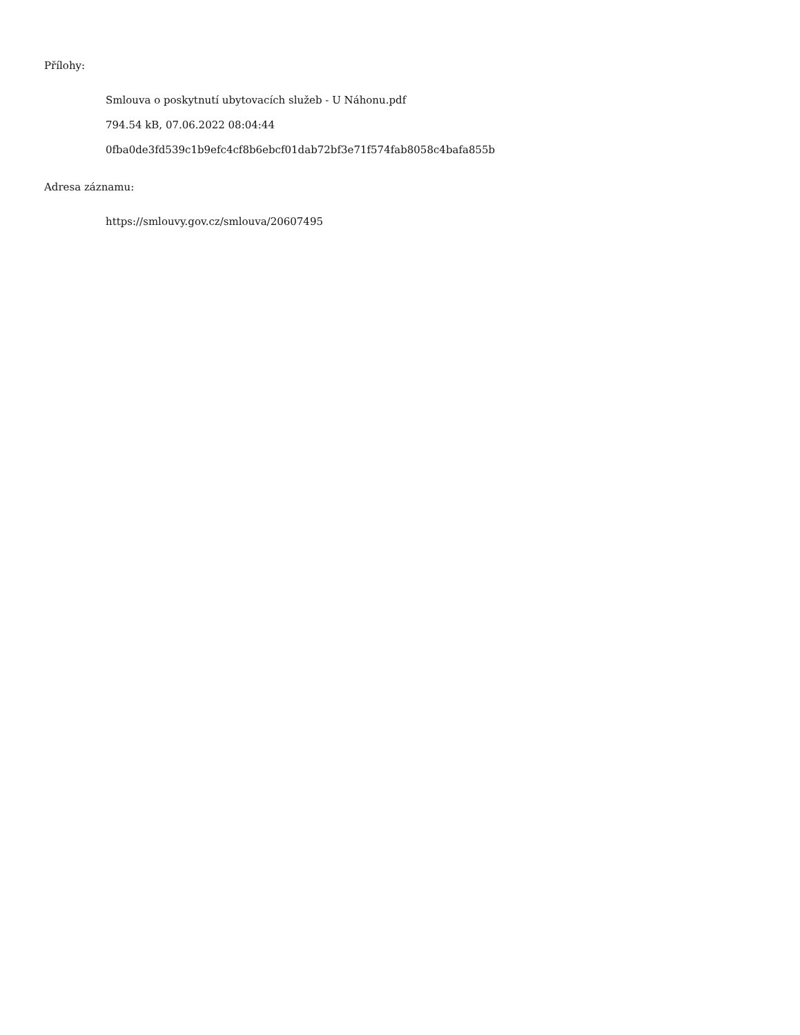Přílohy:
Smlouva o poskytnutí ubytovacích služeb - U Náhonu.pdf
794.54 kB, 07.06.2022 08:04:44
0fba0de3fd539c1b9efc4cf8b6ebcf01dab72bf3e71f574fab8058c4bafa855b
Adresa záznamu:
https://smlouvy.gov.cz/smlouva/20607495